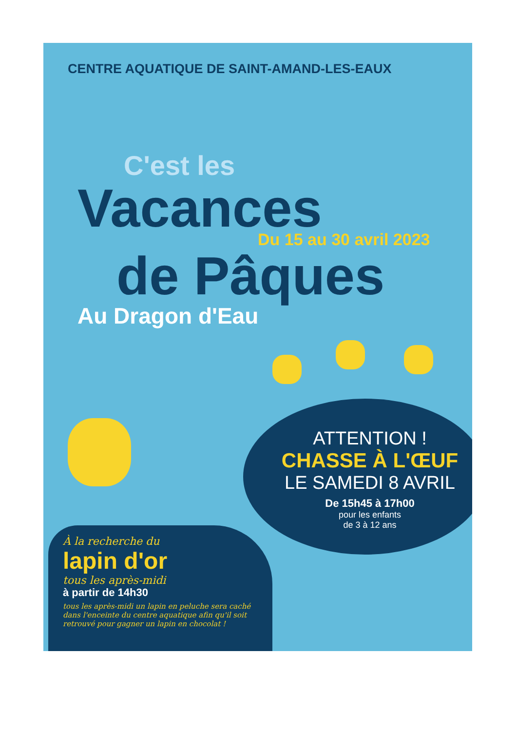CENTRE AQUATIQUE DE SAINT-AMAND-LES-EAUX
C'est les
Vacances
Du 15 au 30 avril 2023
de Pâques
Au Dragon d'Eau
ATTENTION !
CHASSE À L'ŒUF
LE SAMEDI 8 AVRIL
De 15h45 à 17h00
pour les enfants
de 3 à 12 ans
À la recherche du
lapin d'or
tous les après-midi
à partir de 14h30
tous les après-midi un lapin en peluche sera caché dans l'enceinte du centre aquatique afin qu'il soit retrouvé pour gagner un lapin en chocolat !